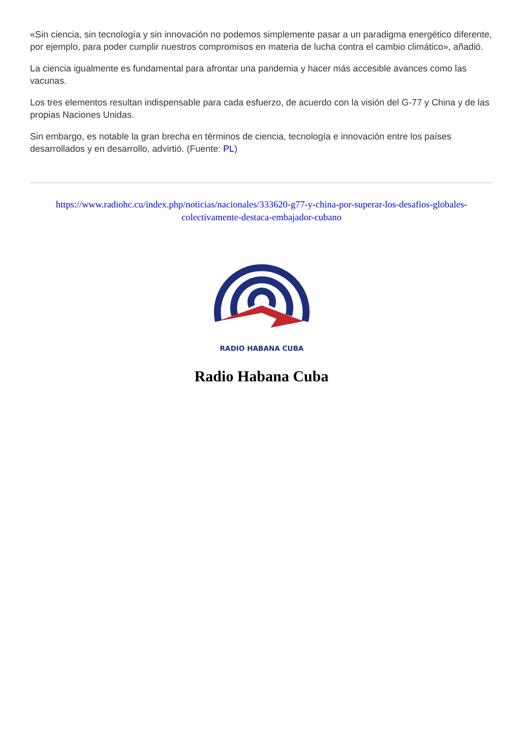«Sin ciencia, sin tecnología y sin innovación no podemos simplemente pasar a un paradigma energético diferente, por ejemplo, para poder cumplir nuestros compromisos en materia de lucha contra el cambio climático», añadió.
La ciencia igualmente es fundamental para afrontar una pandemia y hacer más accesible avances como las vacunas.
Los tres elementos resultan indispensable para cada esfuerzo, de acuerdo con la visión del G-77 y China y de las propias Naciones Unidas.
Sin embargo, es notable la gran brecha en términos de ciencia, tecnología e innovación entre los países desarrollados y en desarrollo, advirtió. (Fuente: PL)
https://www.radiohc.cu/index.php/noticias/nacionales/333620-g77-y-china-por-superar-los-desafios-globales-colectivamente-destaca-embajador-cubano
RADIO HABANA CUBA
Radio Habana Cuba